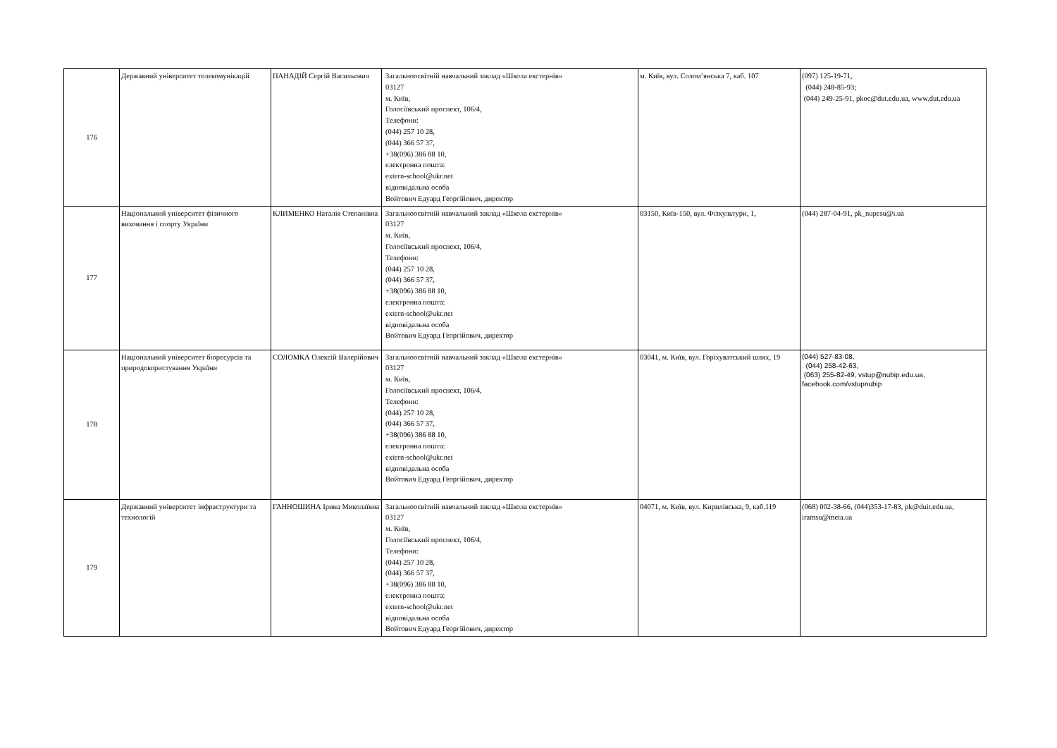| 176 | Державний університет телекомунікацій | ПАНАДІЙ Сергій Васильович | Загальноосвітній навчальний заклад «Школа екстернів» 03127 м. Київ, Голосіївський проспект, 106/4, Телефони: (044) 257 10 28, (044) 366 57 37, +38(096) 386 88 10, електронна пошта: extern-school@ukr.net відповідальна особа Войтович Едуард Георгійович, директор | м. Київ, вул. Солом’янська 7, каб. 107 | (097) 125-19-71, (044) 248-85-93; (044) 249-25-91, pkoc@dut.edu.ua, www.dut.edu.ua |
| 177 | Національний університет фізичного виховання і спорту України | КЛИМЕНКО Наталія Степанівна | Загальноосвітній навчальний заклад «Школа екстернів» 03127 м. Київ, Голосіївський проспект, 106/4, Телефони: (044) 257 10 28, (044) 366 57 37, +38(096) 386 88 10, електронна пошта: extern-school@ukr.net відповідальна особа Войтович Едуард Георгійович, директор | 03150, Київ-150, вул. Фізкультури, 1, | (044) 287-04-91, pk_nupesu@i.ua |
| 178 | Національний університет біоресурсів та природокористування України | СОЛОМКА Олексій Валерійович | Загальноосвітній навчальний заклад «Школа екстернів» 03127 м. Київ, Голосіївський проспект, 106/4, Телефони: (044) 257 10 28, (044) 366 57 37, +38(096) 386 88 10, електронна пошта: extern-school@ukr.net відповідальна особа Войтович Едуард Георгійович, директор | 03041, м. Київ, вул. Горіхуватський шлях, 19 | (044) 527-83-08, (044) 258-42-63, (063) 255-82-49, vstup@nubip.edu.ua, facebook.com/vstupnubip |
| 179 | Державний університет інфраструктури та технологій | ГАННОШИНА Ірина Миколаївна | Загальноосвітній навчальний заклад «Школа екстернів» 03127 м. Київ, Голосіївський проспект, 106/4, Телефони: (044) 257 10 28, (044) 366 57 37, +38(096) 386 88 10, електронна пошта: extern-school@ukr.net відповідальна особа Войтович Едуард Георгійович, директор | 04071, м. Київ, вул. Кирилівська, 9, каб.119 | (068) 002-38-66, (044)353-17-83, pk@duit.edu.ua, iramsu@meta.ua |